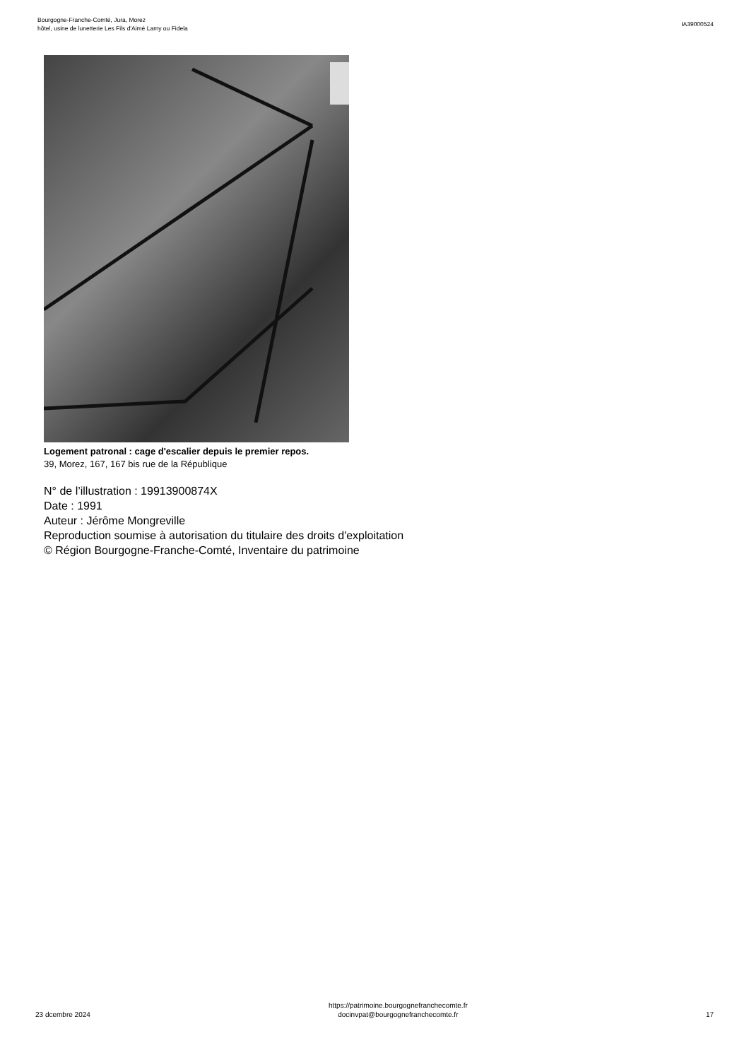Bourgogne-Franche-Comté, Jura, Morez
hôtel, usine de lunetterie Les Fils d'Aimé Lamy ou Fidela
IA39000524
Logement patronal : cage d'escalier depuis le premier repos.
39, Morez, 167, 167 bis rue de la République
N° de l’illustration : 19913900874X
Date : 1991
Auteur : Jérôme Mongreville
Reproduction soumise à autorisation du titulaire des droits d'exploitation
© Région Bourgogne-Franche-Comté, Inventaire du patrimoine
23 dcembre 2024
https://patrimoine.bourgognefranchecomte.fr
docinvpat@bourgognefranchecomte.fr
17